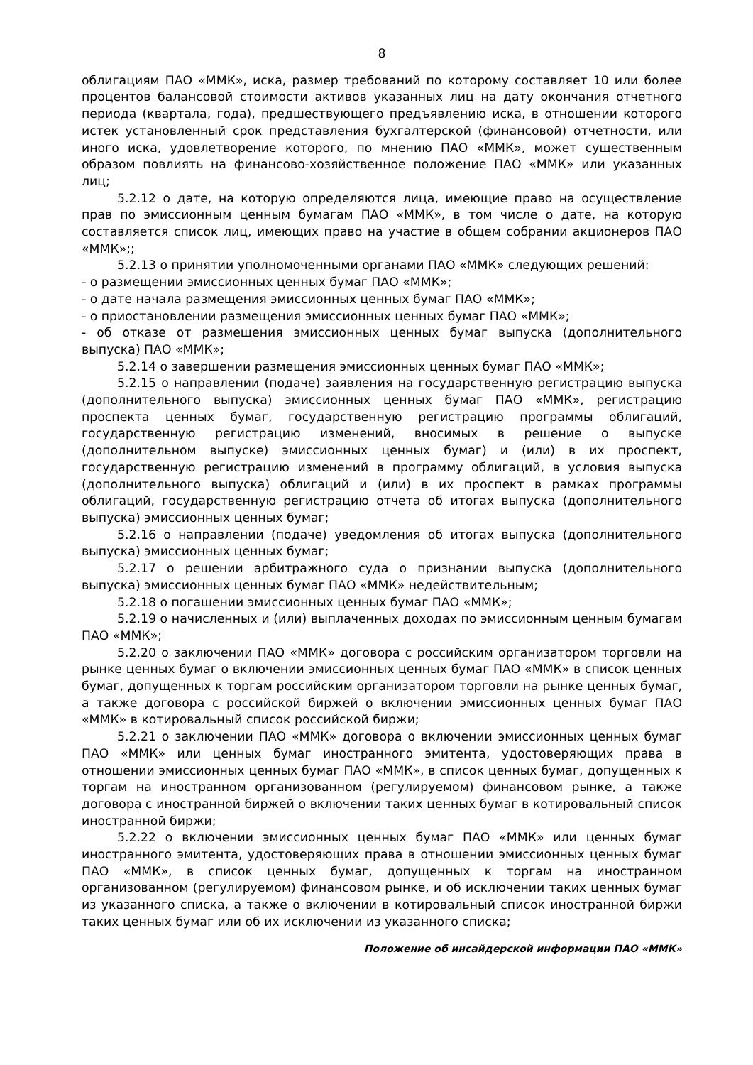8
облигациям ПАО «ММК», иска, размер требований по которому составляет 10 или более процентов балансовой стоимости активов указанных лиц на дату окончания отчетного периода (квартала, года), предшествующего предъявлению иска, в отношении которого истек установленный срок представления бухгалтерской (финансовой) отчетности, или иного иска, удовлетворение которого, по мнению ПАО «ММК», может существенным образом повлиять на финансово-хозяйственное положение ПАО «ММК» или указанных лиц;
5.2.12 о дате, на которую определяются лица, имеющие право на осуществление прав по эмиссионным ценным бумагам ПАО «ММК», в том числе о дате, на которую составляется список лиц, имеющих право на участие в общем собрании акционеров ПАО «ММК»;;
5.2.13 о принятии уполномоченными органами ПАО «ММК» следующих решений:
- о размещении эмиссионных ценных бумаг ПАО «ММК»;
- о дате начала размещения эмиссионных ценных бумаг ПАО «ММК»;
- о приостановлении размещения эмиссионных ценных бумаг ПАО «ММК»;
- об отказе от размещения эмиссионных ценных бумаг выпуска (дополнительного выпуска) ПАО «ММК»;
5.2.14 о завершении размещения эмиссионных ценных бумаг ПАО «ММК»;
5.2.15 о направлении (подаче) заявления на государственную регистрацию выпуска (дополнительного выпуска) эмиссионных ценных бумаг ПАО «ММК», регистрацию проспекта ценных бумаг, государственную регистрацию программы облигаций, государственную регистрацию изменений, вносимых в решение о выпуске (дополнительном выпуске) эмиссионных ценных бумаг) и (или) в их проспект, государственную регистрацию изменений в программу облигаций, в условия выпуска (дополнительного выпуска) облигаций и (или) в их проспект в рамках программы облигаций, государственную регистрацию отчета об итогах выпуска (дополнительного выпуска) эмиссионных ценных бумаг;
5.2.16 о направлении (подаче) уведомления об итогах выпуска (дополнительного выпуска) эмиссионных ценных бумаг;
5.2.17 о решении арбитражного суда о признании выпуска (дополнительного выпуска) эмиссионных ценных бумаг ПАО «ММК» недействительным;
5.2.18 о погашении эмиссионных ценных бумаг ПАО «ММК»;
5.2.19 о начисленных и (или) выплаченных доходах по эмиссионным ценным бумагам ПАО «ММК»;
5.2.20 о заключении ПАО «ММК» договора с российским организатором торговли на рынке ценных бумаг о включении эмиссионных ценных бумаг ПАО «ММК» в список ценных бумаг, допущенных к торгам российским организатором торговли на рынке ценных бумаг, а также договора с российской биржей о включении эмиссионных ценных бумаг ПАО «ММК» в котировальный список российской биржи;
5.2.21 о заключении ПАО «ММК» договора о включении эмиссионных ценных бумаг ПАО «ММК» или ценных бумаг иностранного эмитента, удостоверяющих права в отношении эмиссионных ценных бумаг ПАО «ММК», в список ценных бумаг, допущенных к торгам на иностранном организованном (регулируемом) финансовом рынке, а также договора с иностранной биржей о включении таких ценных бумаг в котировальный список иностранной биржи;
5.2.22 о включении эмиссионных ценных бумаг ПАО «ММК» или ценных бумаг иностранного эмитента, удостоверяющих права в отношении эмиссионных ценных бумаг ПАО «ММК», в список ценных бумаг, допущенных к торгам на иностранном организованном (регулируемом) финансовом рынке, и об исключении таких ценных бумаг из указанного списка, а также о включении в котировальный список иностранной биржи таких ценных бумаг или об их исключении из указанного списка;
Положение об инсайдерской информации ПАО «ММК»